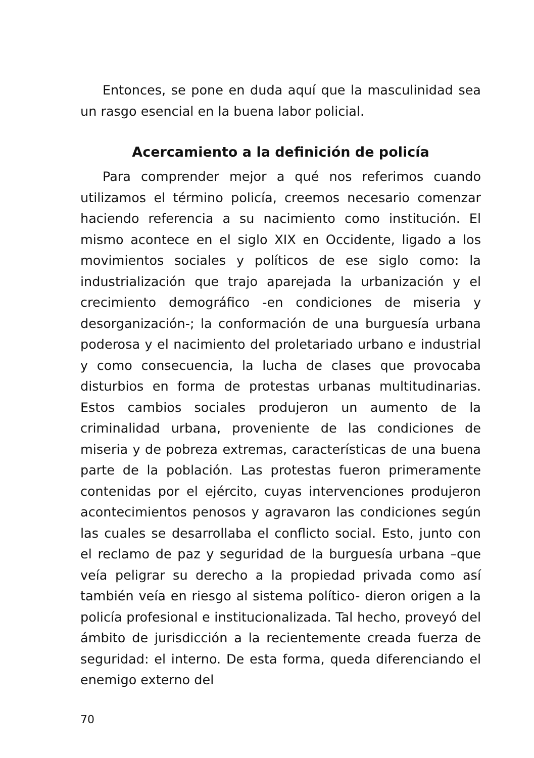Entonces, se pone en duda aquí que la masculinidad sea un rasgo esencial en la buena labor policial.
Acercamiento a la definición de policía
Para comprender mejor a qué nos referimos cuando utilizamos el término policía, creemos necesario comenzar haciendo referencia a su nacimiento como institución. El mismo acontece en el siglo XIX en Occidente, ligado a los movimientos sociales y políticos de ese siglo como: la industrialización que trajo aparejada la urbanización y el crecimiento demográfico -en condiciones de miseria y desorganización-; la conformación de una burguesía urbana poderosa y el nacimiento del proletariado urbano e industrial y como consecuencia, la lucha de clases que provocaba disturbios en forma de protestas urbanas multitudinarias. Estos cambios sociales produjeron un aumento de la criminalidad urbana, proveniente de las condiciones de miseria y de pobreza extremas, características de una buena parte de la población. Las protestas fueron primeramente contenidas por el ejército, cuyas intervenciones produjeron acontecimientos penosos y agravaron las condiciones según las cuales se desarrollaba el conflicto social. Esto, junto con el reclamo de paz y seguridad de la burguesía urbana –que veía peligrar su derecho a la propiedad privada como así también veía en riesgo al sistema político- dieron origen a la policía profesional e institucionalizada. Tal hecho, proveyó del ámbito de jurisdicción a la recientemente creada fuerza de seguridad: el interno. De esta forma, queda diferenciando el enemigo externo del
70